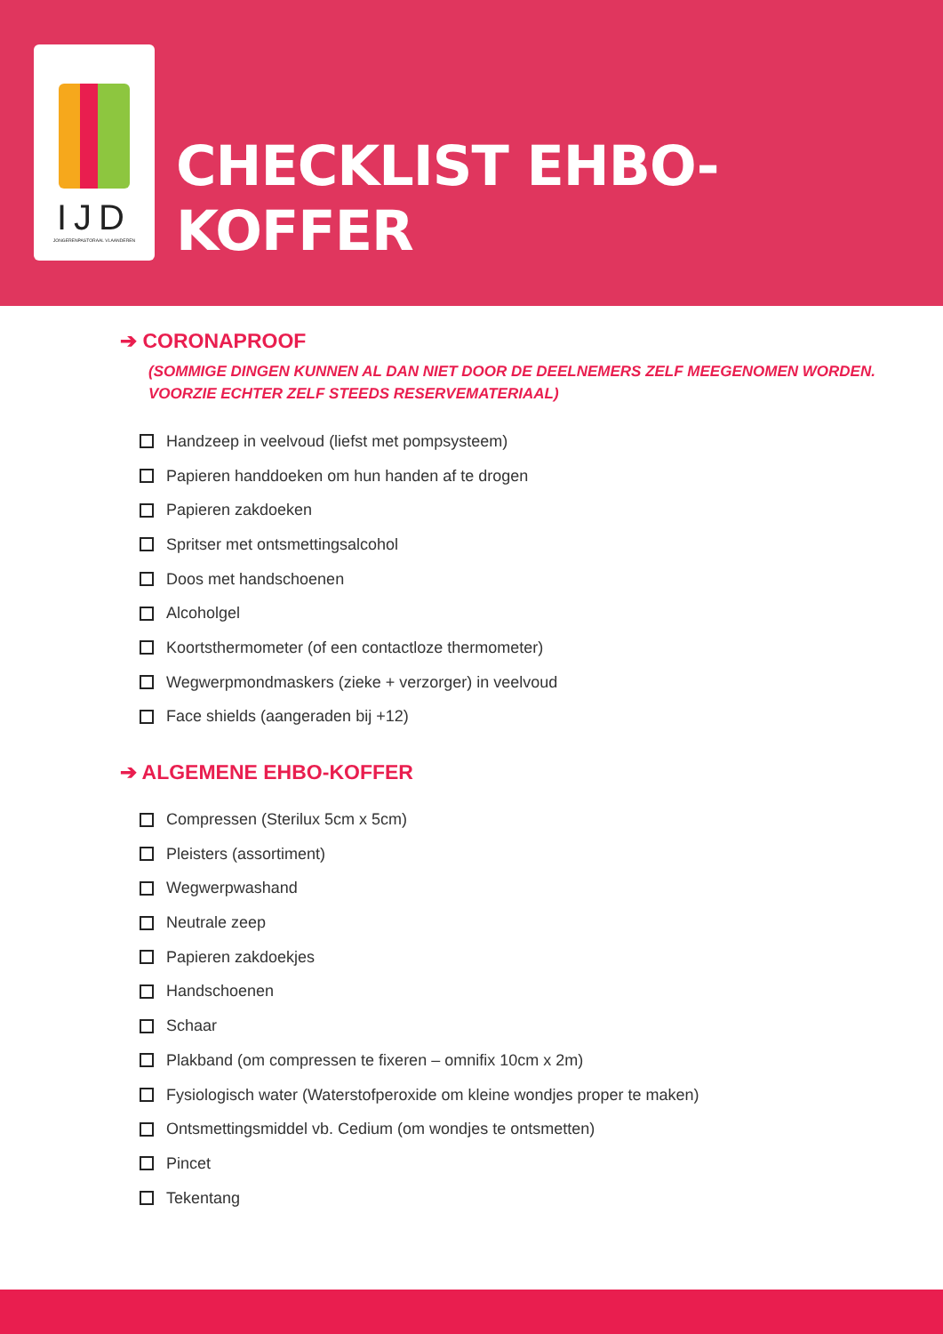IJD
JONGERENPASTORAAL VLAANDEREN
CHECKLIST EHBO-KOFFER
➔ CORONAPROOF
(SOMMIGE DINGEN KUNNEN AL DAN NIET DOOR DE DEELNEMERS ZELF MEEGENOMEN WORDEN. VOORZIE ECHTER ZELF STEEDS RESERVEMATERIAAL)
Handzeep in veelvoud (liefst met pompsysteem)
Papieren handdoeken om hun handen af te drogen
Papieren zakdoeken
Spritser met ontsmettingsalcohol
Doos met handschoenen
Alcoholgel
Koortsthermometer (of een contactloze thermometer)
Wegwerpmondmaskers (zieke + verzorger) in veelvoud
Face shields (aangeraden bij +12)
➔ ALGEMENE EHBO-KOFFER
Compressen (Sterilux 5cm x 5cm)
Pleisters (assortiment)
Wegwerpwashand
Neutrale zeep
Papieren zakdoekjes
Handschoenen
Schaar
Plakband (om compressen te fixeren – omnifix 10cm x 2m)
Fysiologisch water (Waterstofperoxide om kleine wondjes proper te maken)
Ontsmettingsmiddel vb. Cedium (om wondjes te ontsmetten)
Pincet
Tekentang